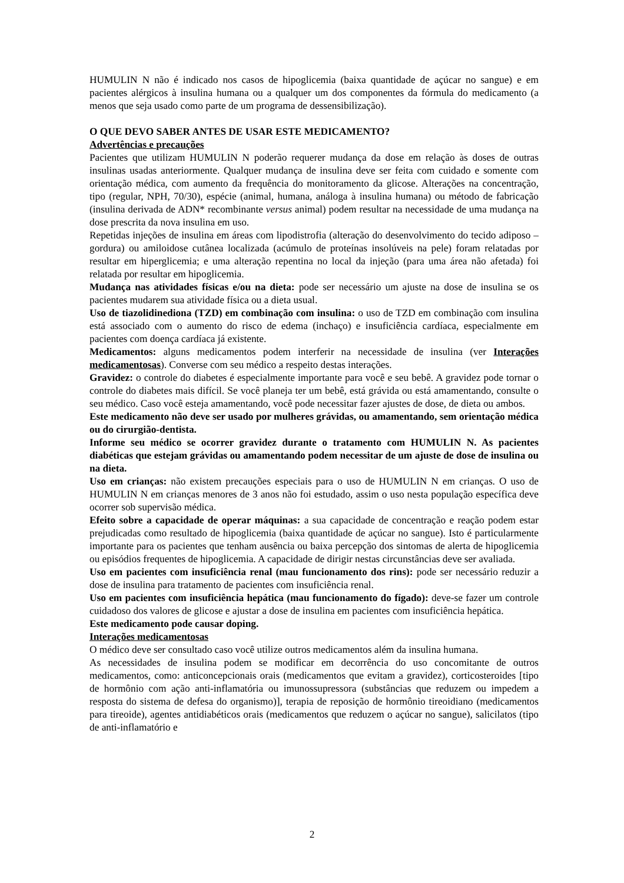HUMULIN N não é indicado nos casos de hipoglicemia (baixa quantidade de açúcar no sangue) e em pacientes alérgicos à insulina humana ou a qualquer um dos componentes da fórmula do medicamento (a menos que seja usado como parte de um programa de dessensibilização).
O QUE DEVO SABER ANTES DE USAR ESTE MEDICAMENTO?
Advertências e precauções
Pacientes que utilizam HUMULIN N poderão requerer mudança da dose em relação às doses de outras insulinas usadas anteriormente. Qualquer mudança de insulina deve ser feita com cuidado e somente com orientação médica, com aumento da frequência do monitoramento da glicose. Alterações na concentração, tipo (regular, NPH, 70/30), espécie (animal, humana, análoga à insulina humana) ou método de fabricação (insulina derivada de ADN* recombinante versus animal) podem resultar na necessidade de uma mudança na dose prescrita da nova insulina em uso.
Repetidas injeções de insulina em áreas com lipodistrofia (alteração do desenvolvimento do tecido adiposo – gordura) ou amiloidose cutânea localizada (acúmulo de proteínas insolúveis na pele) foram relatadas por resultar em hiperglicemia; e uma alteração repentina no local da injeção (para uma área não afetada) foi relatada por resultar em hipoglicemia.
Mudança nas atividades físicas e/ou na dieta: pode ser necessário um ajuste na dose de insulina se os pacientes mudarem sua atividade física ou a dieta usual.
Uso de tiazolidinediona (TZD) em combinação com insulina: o uso de TZD em combinação com insulina está associado com o aumento do risco de edema (inchaço) e insuficiência cardíaca, especialmente em pacientes com doença cardíaca já existente.
Medicamentos: alguns medicamentos podem interferir na necessidade de insulina (ver Interações medicamentosas). Converse com seu médico a respeito destas interações.
Gravidez: o controle do diabetes é especialmente importante para você e seu bebê. A gravidez pode tornar o controle do diabetes mais difícil. Se você planeja ter um bebê, está grávida ou está amamentando, consulte o seu médico. Caso você esteja amamentando, você pode necessitar fazer ajustes de dose, de dieta ou ambos.
Este medicamento não deve ser usado por mulheres grávidas, ou amamentando, sem orientação médica ou do cirurgião-dentista.
Informe seu médico se ocorrer gravidez durante o tratamento com HUMULIN N. As pacientes diabéticas que estejam grávidas ou amamentando podem necessitar de um ajuste de dose de insulina ou na dieta.
Uso em crianças: não existem precauções especiais para o uso de HUMULIN N em crianças. O uso de HUMULIN N em crianças menores de 3 anos não foi estudado, assim o uso nesta população específica deve ocorrer sob supervisão médica.
Efeito sobre a capacidade de operar máquinas: a sua capacidade de concentração e reação podem estar prejudicadas como resultado de hipoglicemia (baixa quantidade de açúcar no sangue). Isto é particularmente importante para os pacientes que tenham ausência ou baixa percepção dos sintomas de alerta de hipoglicemia ou episódios frequentes de hipoglicemia. A capacidade de dirigir nestas circunstâncias deve ser avaliada.
Uso em pacientes com insuficiência renal (mau funcionamento dos rins): pode ser necessário reduzir a dose de insulina para tratamento de pacientes com insuficiência renal.
Uso em pacientes com insuficiência hepática (mau funcionamento do fígado): deve-se fazer um controle cuidadoso dos valores de glicose e ajustar a dose de insulina em pacientes com insuficiência hepática.
Este medicamento pode causar doping.
Interações medicamentosas
O médico deve ser consultado caso você utilize outros medicamentos além da insulina humana.
As necessidades de insulina podem se modificar em decorrência do uso concomitante de outros medicamentos, como: anticoncepcionais orais (medicamentos que evitam a gravidez), corticosteroides [tipo de hormônio com ação anti-inflamatória ou imunossupressora (substâncias que reduzem ou impedem a resposta do sistema de defesa do organismo)], terapia de reposição de hormônio tireoidiano (medicamentos para tireoide), agentes antidiabéticos orais (medicamentos que reduzem o açúcar no sangue), salicilatos (tipo de anti-inflamatório e
2